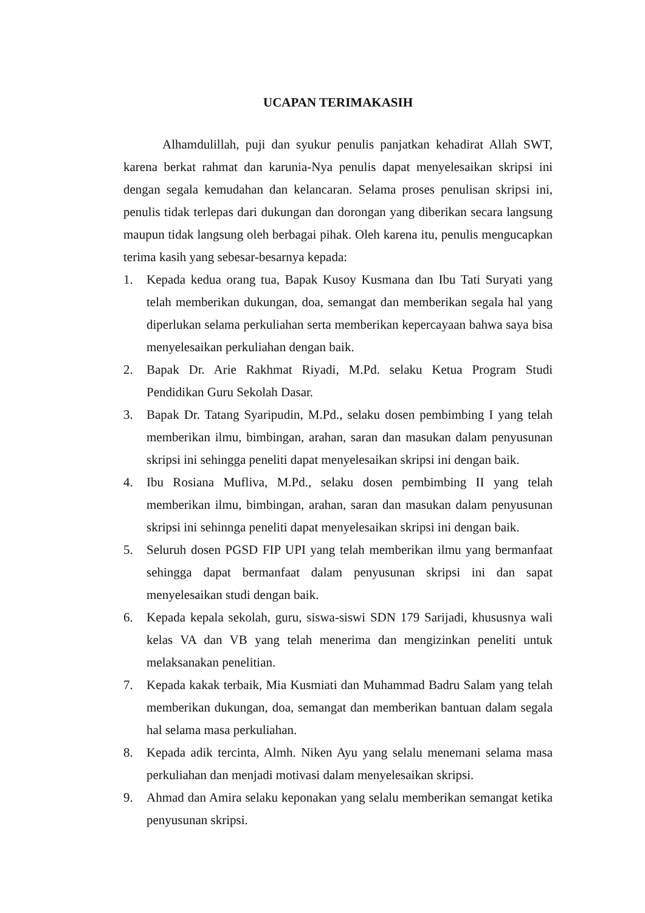UCAPAN TERIMAKASIH
Alhamdulillah, puji dan syukur penulis panjatkan kehadirat Allah SWT, karena berkat rahmat dan karunia-Nya penulis dapat menyelesaikan skripsi ini dengan segala kemudahan dan kelancaran. Selama proses penulisan skripsi ini, penulis tidak terlepas dari dukungan dan dorongan yang diberikan secara langsung maupun tidak langsung oleh berbagai pihak. Oleh karena itu, penulis mengucapkan terima kasih yang sebesar-besarnya kepada:
1. Kepada kedua orang tua, Bapak Kusoy Kusmana dan Ibu Tati Suryati yang telah memberikan dukungan, doa, semangat dan memberikan segala hal yang diperlukan selama perkuliahan serta memberikan kepercayaan bahwa saya bisa menyelesaikan perkuliahan dengan baik.
2. Bapak Dr. Arie Rakhmat Riyadi, M.Pd. selaku Ketua Program Studi Pendidikan Guru Sekolah Dasar.
3. Bapak Dr. Tatang Syaripudin, M.Pd., selaku dosen pembimbing I yang telah memberikan ilmu, bimbingan, arahan, saran dan masukan dalam penyusunan skripsi ini sehingga peneliti dapat menyelesaikan skripsi ini dengan baik.
4. Ibu Rosiana Mufliva, M.Pd., selaku dosen pembimbing II yang telah memberikan ilmu, bimbingan, arahan, saran dan masukan dalam penyusunan skripsi ini sehinnga peneliti dapat menyelesaikan skripsi ini dengan baik.
5. Seluruh dosen PGSD FIP UPI yang telah memberikan ilmu yang bermanfaat sehingga dapat bermanfaat dalam penyusunan skripsi ini dan sapat menyelesaikan studi dengan baik.
6. Kepada kepala sekolah, guru, siswa-siswi SDN 179 Sarijadi, khususnya wali kelas VA dan VB yang telah menerima dan mengizinkan peneliti untuk melaksanakan penelitian.
7. Kepada kakak terbaik, Mia Kusmiati dan Muhammad Badru Salam yang telah memberikan dukungan, doa, semangat dan memberikan bantuan dalam segala hal selama masa perkuliahan.
8. Kepada adik tercinta, Almh. Niken Ayu yang selalu menemani selama masa perkuliahan dan menjadi motivasi dalam menyelesaikan skripsi.
9. Ahmad dan Amira selaku keponakan yang selalu memberikan semangat ketika penyusunan skripsi.